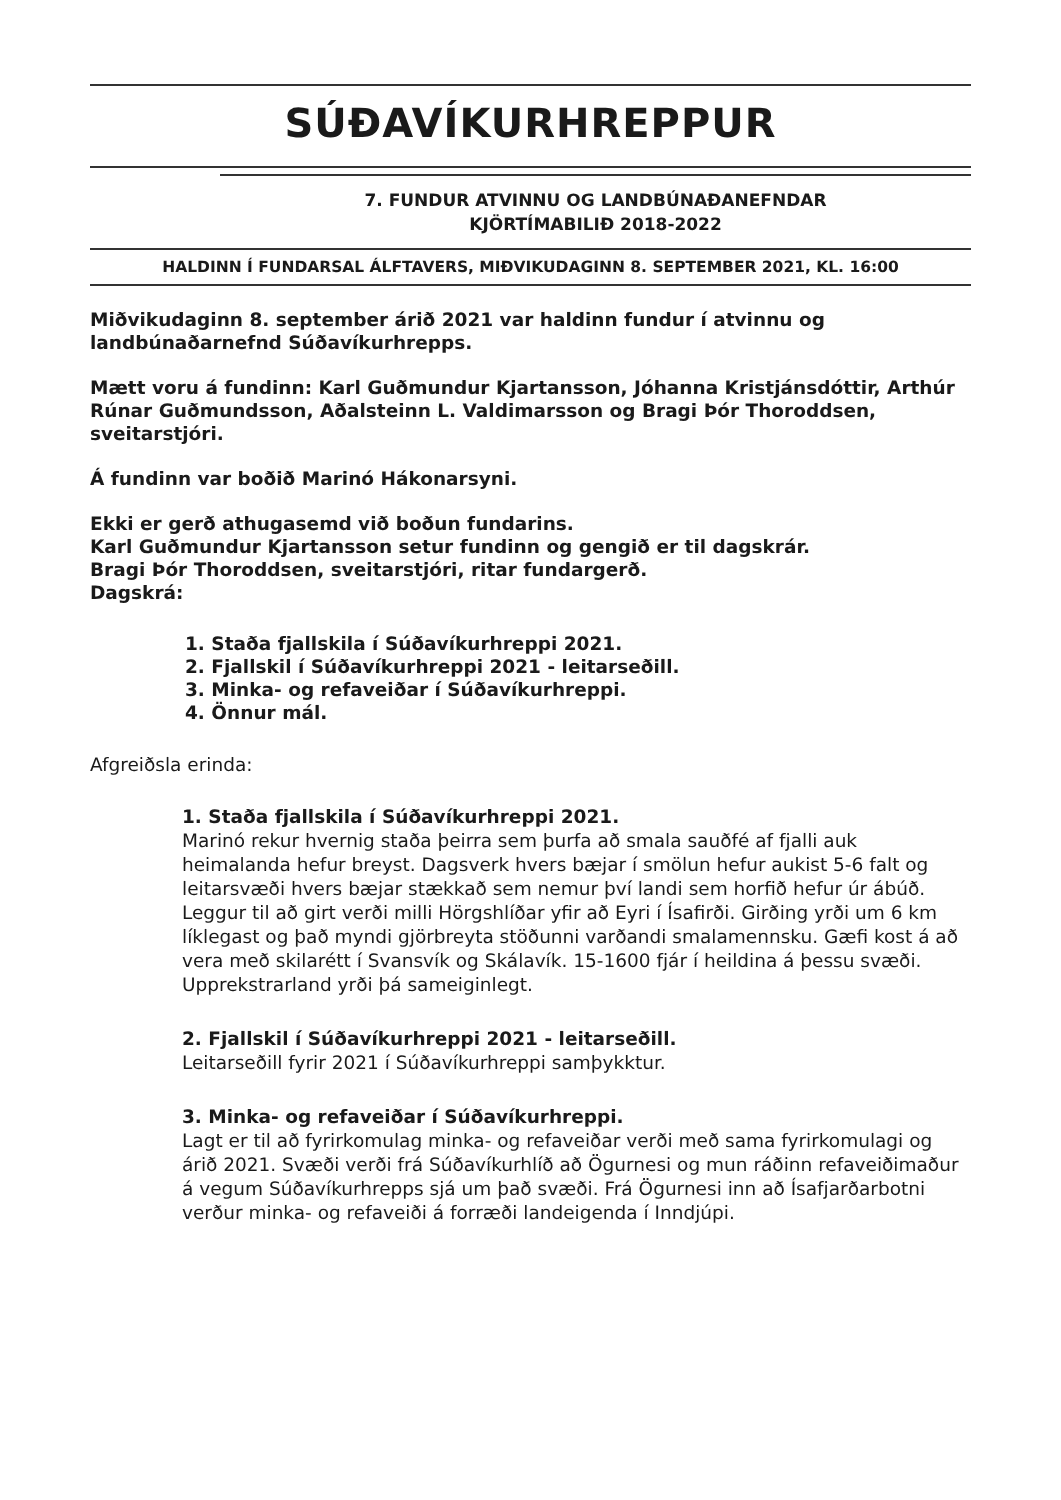SÚÐAVÍKURHREPPUR
7. FUNDUR ATVINNU OG LANDBÚNAÐANEFNDAR
KJÖRTÍMABILIÐ 2018-2022
HALDINN Í FUNDARSAL ÁLFTAVERS, MIÐVIKUDAGINN 8. SEPTEMBER 2021, KL. 16:00
Miðvikudaginn 8. september árið 2021 var haldinn fundur í atvinnu og landbúnaðarnefnd Súðavíkurhrepps.
Mætt voru á fundinn: Karl Guðmundur Kjartansson, Jóhanna Kristjánsdóttir, Arthúr Rúnar Guðmundsson, Aðalsteinn L. Valdimarsson og Bragi Þór Thoroddsen, sveitarstjóri.
Á fundinn var boðið Marinó Hákonarsyni.
Ekki er gerð athugasemd við boðun fundarins.
Karl Guðmundur Kjartansson setur fundinn og gengið er til dagskrár.
Bragi Þór Thoroddsen, sveitarstjóri, ritar fundargerð.
Dagskrá:
1. Staða fjallskila í Súðavíkurhreppi 2021.
2. Fjallskil í Súðavíkurhreppi 2021 - leitarseðill.
3. Minka- og refaveiðar í Súðavíkurhreppi.
4. Önnur mál.
Afgreiðsla erinda:
1. Staða fjallskila í Súðavíkurhreppi 2021.
Marinó rekur hvernig staða þeirra sem þurfa að smala sauðfé af fjalli auk heimalanda hefur breyst. Dagsverk hvers bæjar í smölun hefur aukist 5-6 falt og leitarsvæði hvers bæjar stækkað sem nemur því landi sem horfið hefur úr ábúð. Leggur til að girt verði milli Hörgshlíðar yfir að Eyri í Ísafirði. Girðing yrði um 6 km líklegast og það myndi gjörbreyta stöðunni varðandi smalamennsku. Gæfi kost á að vera með skilarétt í Svansvík og Skálavík. 15-1600 fjár í heildina á þessu svæði. Upprekstrarland yrði þá sameiginlegt.
2. Fjallskil í Súðavíkurhreppi 2021 - leitarseðill.
Leitarseðill fyrir 2021 í Súðavíkurhreppi samþykktur.
3. Minka- og refaveiðar í Súðavíkurhreppi.
Lagt er til að fyrirkomulag minka- og refaveiðar verði með sama fyrirkomulagi og árið 2021. Svæði verði frá Súðavíkurhlíð að Ögurnesi og mun ráðinn refaveiðimaður á vegum Súðavíkurhrepps sjá um það svæði. Frá Ögurnesi inn að Ísafjarðarbotni verður minka- og refaveiði á forræði landeigenda í Inndjúpi.